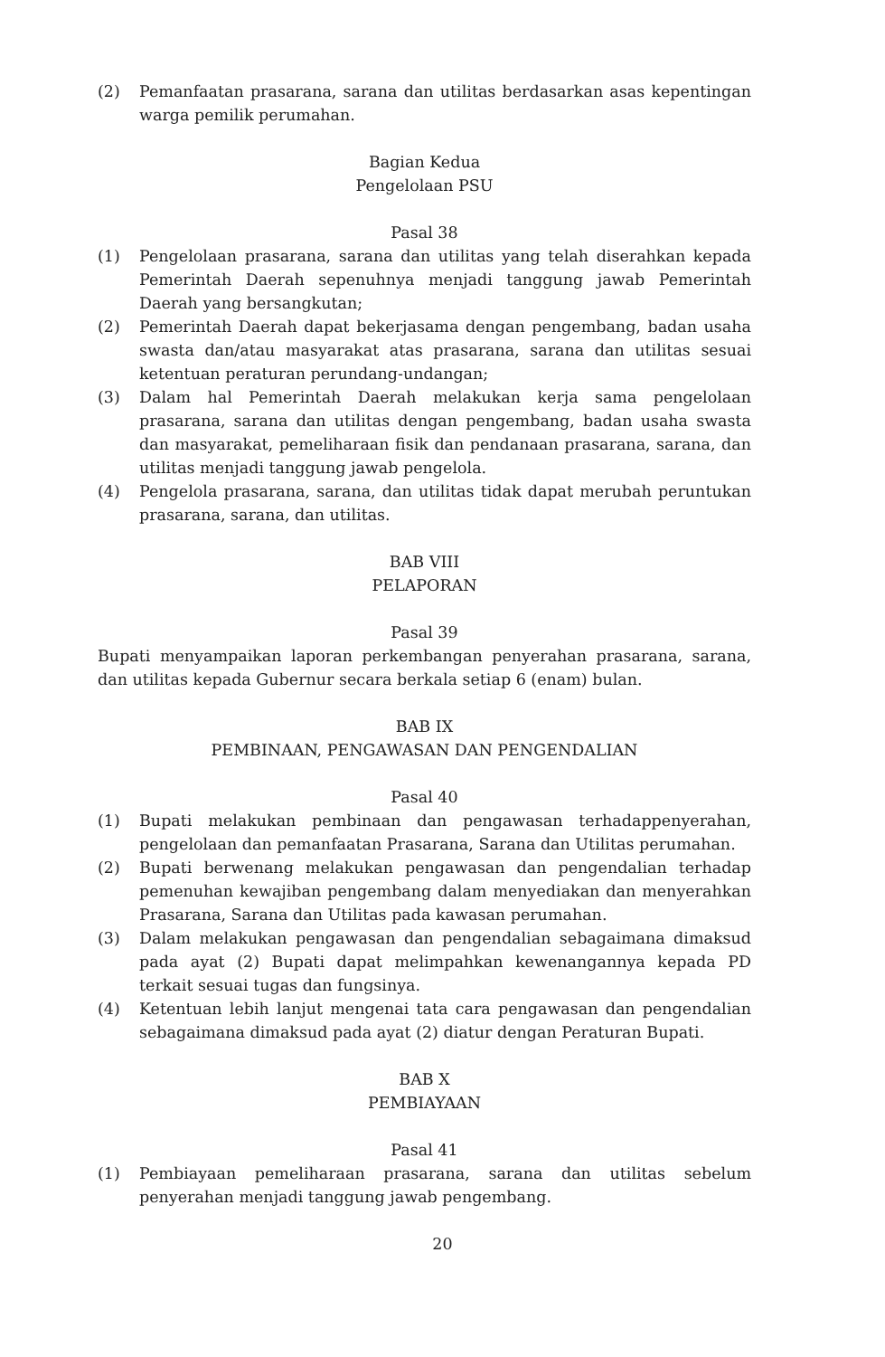(2) Pemanfaatan prasarana, sarana dan utilitas berdasarkan asas kepentingan warga pemilik perumahan.
Bagian Kedua
Pengelolaan PSU
Pasal 38
(1) Pengelolaan prasarana, sarana dan utilitas yang telah diserahkan kepada Pemerintah Daerah sepenuhnya menjadi tanggung jawab Pemerintah Daerah yang bersangkutan;
(2) Pemerintah Daerah dapat bekerjasama dengan pengembang, badan usaha swasta dan/atau masyarakat atas prasarana, sarana dan utilitas sesuai ketentuan peraturan perundang-undangan;
(3) Dalam hal Pemerintah Daerah melakukan kerja sama pengelolaan prasarana, sarana dan utilitas dengan pengembang, badan usaha swasta dan masyarakat, pemeliharaan fisik dan pendanaan prasarana, sarana, dan utilitas menjadi tanggung jawab pengelola.
(4) Pengelola prasarana, sarana, dan utilitas tidak dapat merubah peruntukan prasarana, sarana, dan utilitas.
BAB VIII
PELAPORAN
Pasal 39
Bupati menyampaikan laporan perkembangan penyerahan prasarana, sarana, dan utilitas kepada Gubernur secara berkala setiap 6 (enam) bulan.
BAB IX
PEMBINAAN, PENGAWASAN DAN PENGENDALIAN
Pasal 40
(1) Bupati melakukan pembinaan dan pengawasan terhadappenyerahan, pengelolaan dan pemanfaatan Prasarana, Sarana dan Utilitas perumahan.
(2) Bupati berwenang melakukan pengawasan dan pengendalian terhadap pemenuhan kewajiban pengembang dalam menyediakan dan menyerahkan Prasarana, Sarana dan Utilitas pada kawasan perumahan.
(3) Dalam melakukan pengawasan dan pengendalian sebagaimana dimaksud pada ayat (2) Bupati dapat melimpahkan kewenangannya kepada PD terkait sesuai tugas dan fungsinya.
(4) Ketentuan lebih lanjut mengenai tata cara pengawasan dan pengendalian sebagaimana dimaksud pada ayat (2) diatur dengan Peraturan Bupati.
BAB X
PEMBIAYAAN
Pasal 41
(1) Pembiayaan pemeliharaan prasarana, sarana dan utilitas sebelum penyerahan menjadi tanggung jawab pengembang.
20